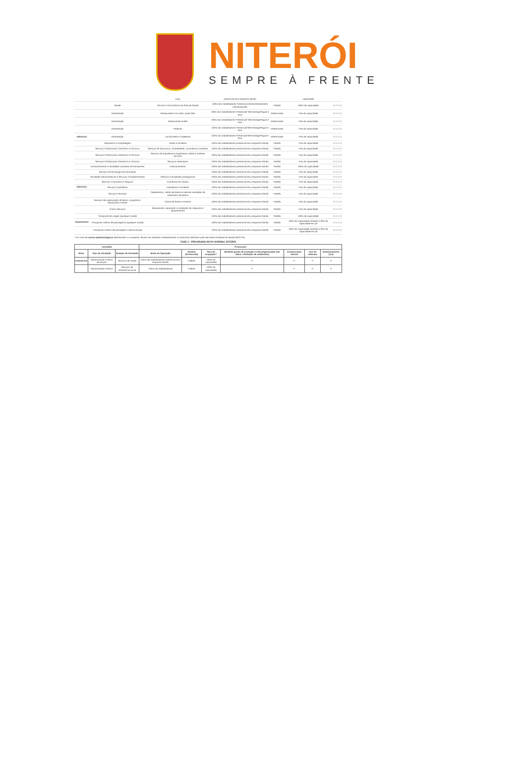NITERÓI
SEMPRE À FRENTE
| | | (rua) | presencial e/ou esquema híbrido | | capacidade | | | | |
| | Saúde | Clínicas e Consultórios da Área da Saúde | 100% dos trabalhadores Presencial restrito/Atendimento individualizado | Padrão | 100% da capacidade | □ | □ | □ | □ |
| | Alimentação | Restaurantes à la carte / prato feito | 100% dos trabalhadores Presencial/ Tele-entrega/Pague e leve | Diferenciado | 75% da capacidade | □ | □ | □ | □ |
| | Alimentação | Restaurantes buffet | 100% dos trabalhadores Presencial/ Tele-entrega/Pague e leve | Diferenciado | 75% da capacidade | □ | □ | □ | □ |
| | Alimentação | Padarias | 100% dos trabalhadores Presencial/Tele-entrega/Pague e leve | Diferenciado | 75% da capacidade | □ | □ | □ | □ |
| SERVIÇOS | Alimentação | Lanchonetes e Cafeterias | 100% dos trabalhadores Presencial/Tele-entrega/Pague e leve | Diferenciado | 75% da capacidade | □ | □ | □ | □ |
| | Alojamento e Hospedagem | Hotéis e similares | 100% dos trabalhadores presencial e/ou esquema híbrido | Padrão | 75% da capacidade | □ | □ | □ | □ |
| | Serviços Profissionais Científicos e Técnicos | Serviços de advocacia, contabilidade, consultoria e similares | 100% dos trabalhadores presencial e/ou esquema híbrido | Padrão | 75% da capacidade | □ | □ | □ | □ |
| | Serviços Profissionais Científicos e Técnicos | Serviços de arquitetura e engenharia, testes e análises técnicas | 100% dos trabalhadores presencial e/ou esquema híbrido | Padrão | 75% da capacidade | □ | □ | □ | □ |
| | Serviços Profissionais Científicos e Técnicos | Serviços veterinários | 100% dos trabalhadores presencial e/ou esquema híbrido | Padrão | 75% da capacidade | □ | □ | □ | □ |
| | Armazenamento e atividades auxiliares de transportes | Estacionamento | 100% dos trabalhadores presencial e/ou esquema híbrido | Padrão | 100% da capacidade | □ | □ | □ | □ |
| | Serviços de tecnologia da informação | | 100% dos trabalhadores presencial e/ou esquema híbrido | Padrão | 75% da capacidade | □ | □ | □ | □ |
| | Atividades Administrativas e Serviços Complementares | Edifícios e atividades paisagísticas | 100% dos trabalhadores presencial e/ou esquema híbrido | Padrão | 75% da capacidade | □ | □ | □ | □ |
| | Serviços Financeiros e Seguros | Corretoras de câmbio | 100% dos trabalhadores presencial e/ou esquema híbrido | Padrão | 75% da capacidade | □ | □ | □ | □ |
| SERVIÇOS | Serviços imobiliários | Imobiliárias e similares | 100% dos trabalhadores presencial e/ou esquema híbrido | Padrão | 75% da capacidade | □ | □ | □ | □ |
| | Serviços Pessoais | Cabeleireiros, salões de beleza e demais atividades de tratamento de beleza | 100% dos trabalhadores presencial e/ou esquema híbrido | Padrão | 75% da capacidade | □ | □ | □ | □ |
| | Serviços de organização de feiras, congressos, exposições e festas | Casas de festas e eventos | 100% dos trabalhadores presencial e/ou esquema híbrido | Padrão | 70% da capacidade | □ | □ | □ | □ |
| | Outros Serviços | Manutenção, reparação e instalação de máquinas e equipamentos | 100% dos trabalhadores presencial e/ou esquema híbrido | Padrão | 75% da capacidade | □ | □ | □ | □ |
| | Transporte de cargas (qualquer modal) | | 100% dos trabalhadores presencial e/ou esquema híbrido | Padrão | 100% da capacidade | □ | □ | □ | □ |
| TRANSPORTE | Transporte coletivo de passageiros (qualquer modal) | | 100% dos trabalhadores presencial e/ou esquema híbrido | Padrão | 100% da capacidade sentado e 30% da capacidade em pé | □ | □ | □ | □ |
| | Transporte coletivo de passageiros intermunicipal | | 100% dos trabalhadores presencial e/ou esquema híbrido | Padrão | 100% da capacidade sentado e 30% da capacidade em pé | □ | □ | □ | □ |
* Em caso de surtos epidemiológicos identificados ou suspeitos, devem ser adotados imediatamente os protocolos definidos pela Secretaria Estadual de Saúde (SES-RJ).
FASE 2 - PROGRAMA NOVO NORMAL NITERÓI
| Atividade | | | Protocolos | | | | | | |
| --- | --- | --- | --- | --- | --- | --- | --- | --- | --- |
| Setor | Tipo de Atividade | Subtipo de Atividade | Modo de Operação | Horário (Presencial) | Taxa de ocupação** | Medidas gerais de proteção à vida (higienização das mãos, ventilação de ambientes) | Comprovante vacinal | Uso de máscara | Distanciamento (1m) |
| ESSENCIAIS | Administração Pública Municipal | Serviços de saúde | 100% dos trabalhadores presencial e/ou esquema híbrido | Padrão | 100% da capacidade | P | P | P | P |
| | Administração Pública | Serviços de assistência social | 100% dos trabalhadores | Padrão | 100% da capacidade | P | P | P | P |